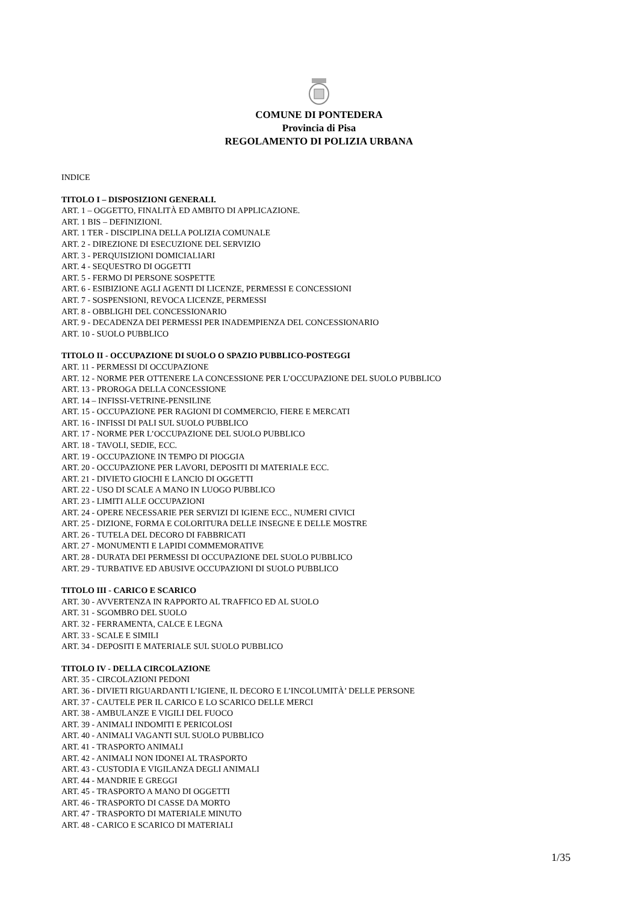COMUNE DI PONTEDERA
Provincia di Pisa
REGOLAMENTO DI POLIZIA URBANA
INDICE
TITOLO I – DISPOSIZIONI GENERALI.
ART. 1 – OGGETTO, FINALITÀ ED AMBITO DI APPLICAZIONE.
ART. 1 BIS – DEFINIZIONI.
ART. 1 TER - DISCIPLINA DELLA POLIZIA COMUNALE
ART. 2 - DIREZIONE DI ESECUZIONE DEL SERVIZIO
ART. 3 - PERQUISIZIONI DOMICIALIARI
ART. 4 - SEQUESTRO DI OGGETTI
ART. 5 - FERMO DI PERSONE SOSPETTE
ART. 6 - ESIBIZIONE AGLI AGENTI DI LICENZE, PERMESSI E CONCESSIONI
ART. 7 - SOSPENSIONI, REVOCA LICENZE, PERMESSI
ART. 8 - OBBLIGHI DEL CONCESSIONARIO
ART. 9 - DECADENZA DEI PERMESSI PER INADEMPIENZA DEL CONCESSIONARIO
ART. 10 - SUOLO PUBBLICO
TITOLO II - OCCUPAZIONE DI SUOLO O SPAZIO PUBBLICO-POSTEGGI
ART. 11 - PERMESSI DI OCCUPAZIONE
ART. 12 - NORME PER OTTENERE LA CONCESSIONE PER L’OCCUPAZIONE DEL SUOLO PUBBLICO
ART. 13 - PROROGA DELLA CONCESSIONE
ART. 14 – INFISSI-VETRINE-PENSILINE
ART. 15 - OCCUPAZIONE PER RAGIONI DI COMMERCIO, FIERE E MERCATI
ART. 16 - INFISSI DI PALI SUL SUOLO PUBBLICO
ART. 17 - NORME PER L’OCCUPAZIONE DEL SUOLO PUBBLICO
ART. 18 - TAVOLI, SEDIE, ECC.
ART. 19 - OCCUPAZIONE IN TEMPO DI PIOGGIA
ART. 20 - OCCUPAZIONE PER LAVORI, DEPOSITI DI MATERIALE ECC.
ART. 21 - DIVIETO GIOCHI E LANCIO DI OGGETTI
ART. 22 - USO DI SCALE A MANO IN LUOGO PUBBLICO
ART. 23 - LIMITI ALLE OCCUPAZIONI
ART. 24 - OPERE NECESSARIE PER SERVIZI DI IGIENE ECC., NUMERI CIVICI
ART. 25 - DIZIONE, FORMA E COLORITURA DELLE INSEGNE E DELLE MOSTRE
ART. 26 - TUTELA DEL DECORO DI FABBRICATI
ART. 27 - MONUMENTI E LAPIDI COMMEMORATIVE
ART. 28 - DURATA DEI PERMESSI DI OCCUPAZIONE DEL SUOLO PUBBLICO
ART. 29 - TURBATIVE ED ABUSIVE OCCUPAZIONI DI SUOLO PUBBLICO
TITOLO III - CARICO E SCARICO
ART. 30 - AVVERTENZA IN RAPPORTO AL TRAFFICO ED AL SUOLO
ART. 31 - SGOMBRO DEL SUOLO
ART. 32 - FERRAMENTA, CALCE E LEGNA
ART. 33 - SCALE E SIMILI
ART. 34 - DEPOSITI E MATERIALE SUL SUOLO PUBBLICO
TITOLO IV - DELLA CIRCOLAZIONE
ART. 35 - CIRCOLAZIONI PEDONI
ART. 36 - DIVIETI RIGUARDANTI L’IGIENE, IL DECORO E L’INCOLUMITÀ’ DELLE PERSONE
ART. 37 - CAUTELE PER IL CARICO E LO SCARICO DELLE MERCI
ART. 38 - AMBULANZE E VIGILI DEL FUOCO
ART. 39 - ANIMALI INDOMITI E PERICOLOSI
ART. 40 - ANIMALI VAGANTI SUL SUOLO PUBBLICO
ART. 41 - TRASPORTO ANIMALI
ART. 42 - ANIMALI NON IDONEI AL TRASPORTO
ART. 43 - CUSTODIA E VIGILANZA DEGLI ANIMALI
ART. 44 - MANDRIE E GREGGI
ART. 45 - TRASPORTO A MANO DI OGGETTI
ART. 46 - TRASPORTO DI CASSE DA MORTO
ART. 47 - TRASPORTO DI MATERIALE MINUTO
ART. 48 - CARICO E SCARICO DI MATERIALI
1/35